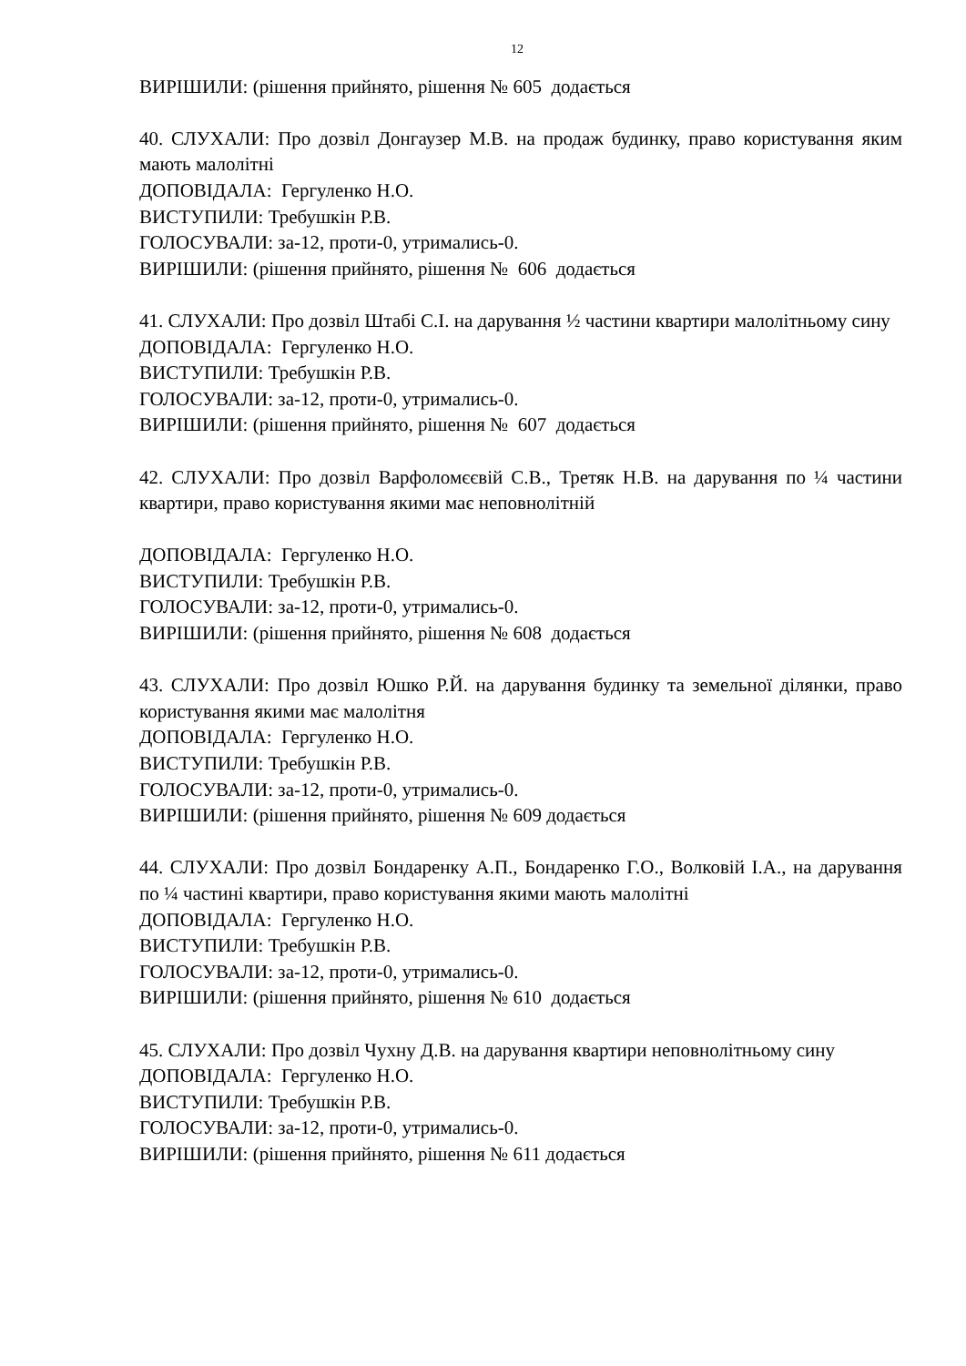12
ВИРІШИЛИ: (рішення прийнято, рішення № 605 додається
40. СЛУХАЛИ: Про дозвіл Донгаузер М.В. на продаж будинку, право користування яким мають малолітні
ДОПОВІДАЛА: Гергуленко Н.О.
ВИСТУПИЛИ: Требушкін Р.В.
ГОЛОСУВАЛИ: за-12, проти-0, утримались-0.
ВИРІШИЛИ: (рішення прийнято, рішення № 606 додається
41. СЛУХАЛИ: Про дозвіл Штабі С.І. на дарування ½ частини квартири малолітньому сину
ДОПОВІДАЛА: Гергуленко Н.О.
ВИСТУПИЛИ: Требушкін Р.В.
ГОЛОСУВАЛИ: за-12, проти-0, утримались-0.
ВИРІШИЛИ: (рішення прийнято, рішення № 607 додається
42. СЛУХАЛИ: Про дозвіл Варфоломєєвій С.В., Третяк Н.В. на дарування по ¼ частини квартири, право користування якими має неповнолітній
ДОПОВІДАЛА: Гергуленко Н.О.
ВИСТУПИЛИ: Требушкін Р.В.
ГОЛОСУВАЛИ: за-12, проти-0, утримались-0.
ВИРІШИЛИ: (рішення прийнято, рішення № 608 додається
43. СЛУХАЛИ: Про дозвіл Юшко Р.Й. на дарування будинку та земельної ділянки, право користування якими має малолітня
ДОПОВІДАЛА: Гергуленко Н.О.
ВИСТУПИЛИ: Требушкін Р.В.
ГОЛОСУВАЛИ: за-12, проти-0, утримались-0.
ВИРІШИЛИ: (рішення прийнято, рішення № 609 додається
44. СЛУХАЛИ: Про дозвіл Бондаренку А.П., Бондаренко Г.О., Волковій І.А., на дарування по ¼ частині квартири, право користування якими мають малолітні
ДОПОВІДАЛА: Гергуленко Н.О.
ВИСТУПИЛИ: Требушкін Р.В.
ГОЛОСУВАЛИ: за-12, проти-0, утримались-0.
ВИРІШИЛИ: (рішення прийнято, рішення № 610 додається
45. СЛУХАЛИ: Про дозвіл Чухну Д.В. на дарування квартири неповнолітньому сину
ДОПОВІДАЛА: Гергуленко Н.О.
ВИСТУПИЛИ: Требушкін Р.В.
ГОЛОСУВАЛИ: за-12, проти-0, утримались-0.
ВИРІШИЛИ: (рішення прийнято, рішення № 611 додається